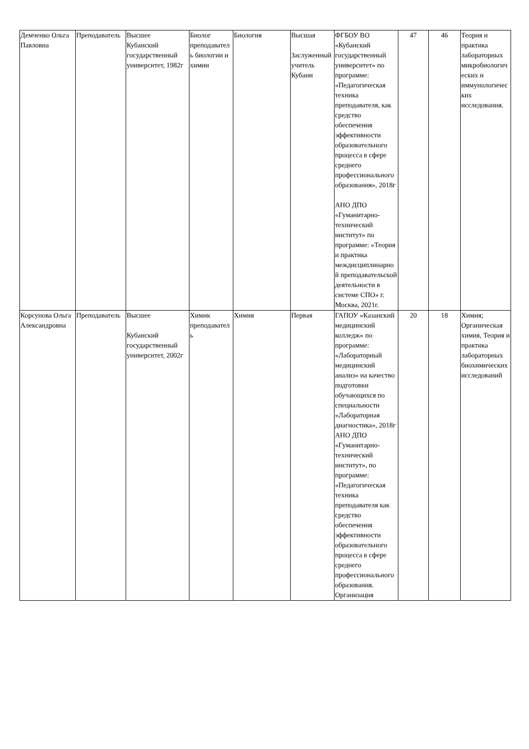| Демченко Ольга Павловна | Преподаватель | Высшее Кубанский государственный университет, 1982г | Биолог преподаватель биологии и химии | Биология | Высшая Заслуженный учитель Кубани | ФГБОУ ВО «Кубанский государственный университет» по программе: «Педагогическая техника преподавателя, как средство обеспечения эффективности образовательного процесса в сфере среднего профессионального образования», 2018г АНО ДПО «Гуманитарно-технический институт» по программе: «Теория и практика междисциплинарной преподавательской деятельности в системе СПО» г. Москва, 2021г. | 47 | 46 | Теория и практика лабораторных микробиологических и иммунологических исследования. |
| Корсунова Ольга Александровна | Преподаватель | Высшее Кубанский государственный университет, 2002г | Химик преподаватель | Химия | Первая | ГАПОУ «Казанский медицинский колледж» по программе: «Лабораторный медицинский анализ» на качество подготовки обучающихся по специальности «Лабораторная диагностика», 2018г АНО ДПО «Гуманитарно-технический институт», по программе: «Педагогическая техника преподавателя как средство обеспечения эффективности образовательного процесса в сфере среднего профессионального образования. Организация | 20 | 18 | Химия; Органическая химия, Теория и практика лабораторных биохимических исследований |